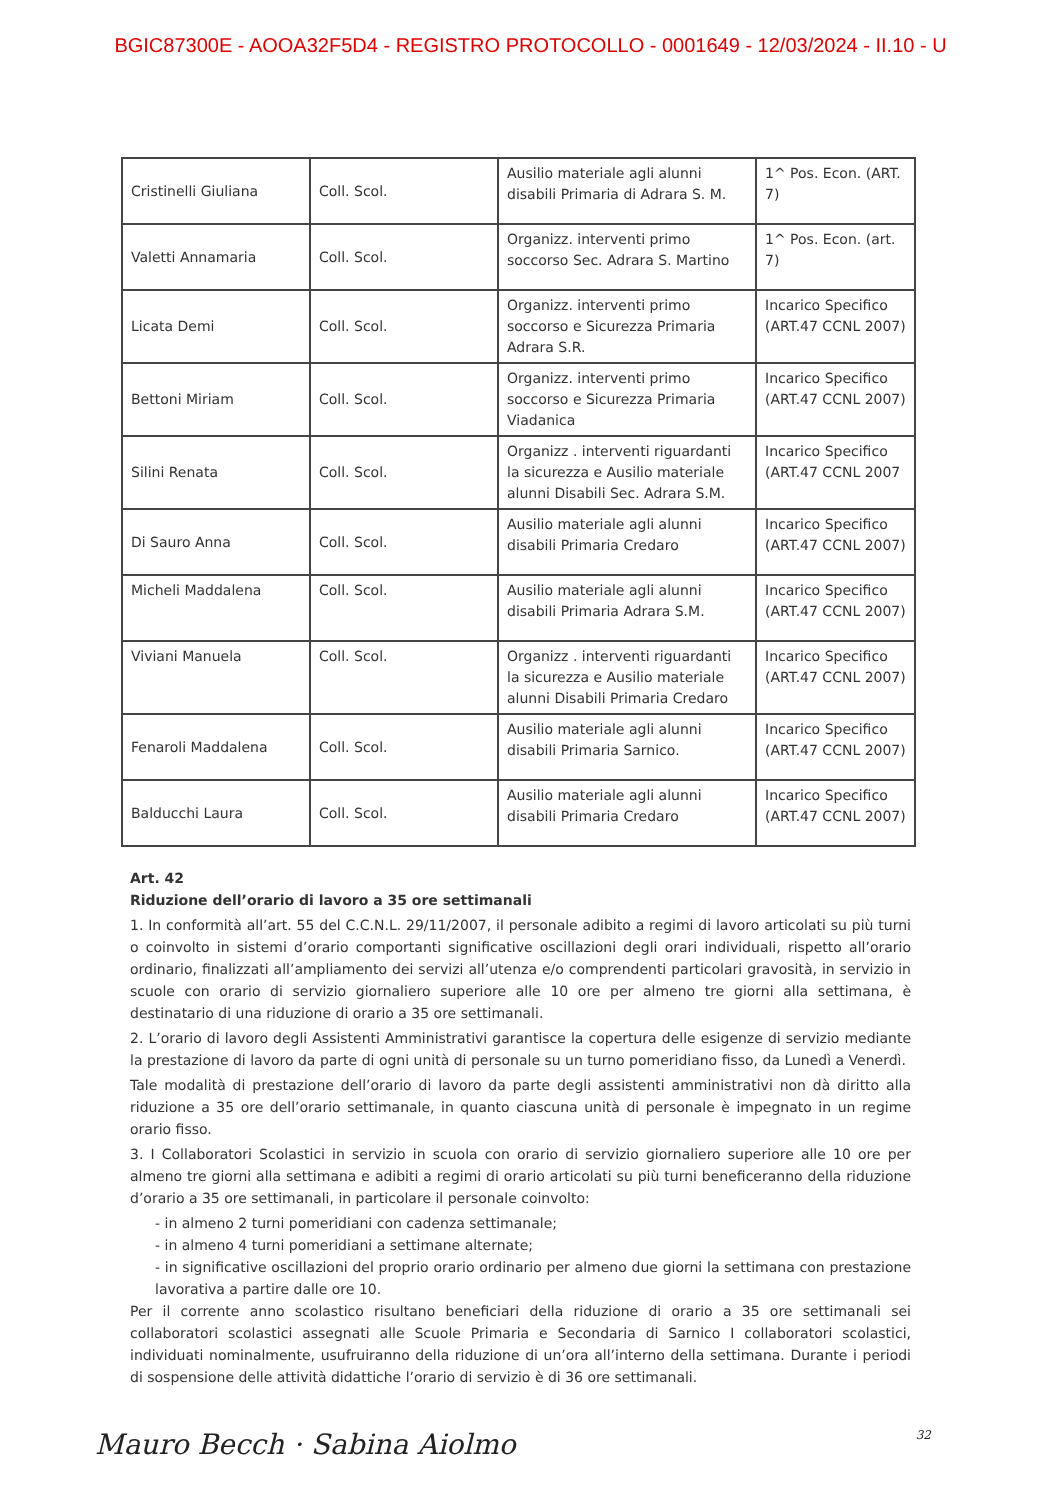BGIC87300E - AOOA32F5D4 - REGISTRO PROTOCOLLO - 0001649 - 12/03/2024 - II.10 - U
| Cristinelli Giuliana | Coll. Scol. | Ausilio materiale agli alunni disabili Primaria di Adrara S. M. | 1^ Pos. Econ. (ART. 7) |
| Valetti Annamaria | Coll. Scol. | Organizz. interventi primo soccorso Sec. Adrara S. Martino | 1^ Pos. Econ. (art. 7) |
| Licata Demi | Coll. Scol. | Organizz. interventi primo soccorso e Sicurezza Primaria Adrara S.R. | Incarico Specifico (ART.47 CCNL 2007) |
| Bettoni Miriam | Coll. Scol. | Organizz. interventi primo soccorso e Sicurezza Primaria Viadanica | Incarico Specifico (ART.47 CCNL 2007) |
| Silini Renata | Coll. Scol. | Organizz . interventi riguardanti la sicurezza e Ausilio materiale alunni Disabili Sec. Adrara S.M. | Incarico Specifico (ART.47 CCNL 2007 |
| Di Sauro Anna | Coll. Scol. | Ausilio materiale agli alunni disabili Primaria Credaro | Incarico Specifico (ART.47 CCNL 2007) |
| Micheli Maddalena | Coll. Scol. | Ausilio materiale agli alunni disabili Primaria Adrara S.M. | Incarico Specifico (ART.47 CCNL 2007) |
| Viviani Manuela | Coll. Scol. | Organizz . interventi riguardanti la sicurezza e Ausilio materiale alunni Disabili Primaria Credaro | Incarico Specifico (ART.47 CCNL 2007) |
| Fenaroli Maddalena | Coll. Scol. | Ausilio materiale agli alunni disabili Primaria Sarnico. | Incarico Specifico (ART.47 CCNL 2007) |
| Balducchi Laura | Coll. Scol. | Ausilio materiale agli alunni disabili Primaria Credaro | Incarico Specifico (ART.47 CCNL 2007) |
Art. 42
Riduzione dell’orario di lavoro a 35 ore settimanali
1. In conformità all’art. 55 del C.C.N.L. 29/11/2007, il personale adibito a regimi di lavoro articolati su più turni o coinvolto in sistemi d’orario comportanti significative oscillazioni degli orari individuali, rispetto all’orario ordinario, finalizzati all’ampliamento dei servizi all’utenza e/o comprendenti particolari gravosità, in servizio in scuole con orario di servizio giornaliero superiore alle 10 ore per almeno tre giorni alla settimana, è destinatario di una riduzione di orario a 35 ore settimanali.
2. L’orario di lavoro degli Assistenti Amministrativi garantisce la copertura delle esigenze di servizio mediante la prestazione di lavoro da parte di ogni unità di personale su un turno pomeridiano fisso, da Lunedì a Venerdì.
Tale modalità di prestazione dell’orario di lavoro da parte degli assistenti amministrativi non dà diritto alla riduzione a 35 ore dell’orario settimanale, in quanto ciascuna unità di personale è impegnato in un regime orario fisso.
3. I Collaboratori Scolastici in servizio in scuola con orario di servizio giornaliero superiore alle 10 ore per almeno tre giorni alla settimana e adibiti a regimi di orario articolati su più turni beneficeranno della riduzione d’orario a 35 ore settimanali, in particolare il personale coinvolto:
- in almeno 2 turni pomeridiani con cadenza settimanale;
- in almeno 4 turni pomeridiani a settimane alternate;
- in significative oscillazioni del proprio orario ordinario per almeno due giorni la settimana con prestazione lavorativa a partire dalle ore 10.
Per il corrente anno scolastico risultano beneficiari della riduzione di orario a 35 ore settimanali sei collaboratori scolastici assegnati alle Scuole Primaria e Secondaria di Sarnico I collaboratori scolastici, individuati nominalmente, usufruiranno della riduzione di un’ora all’interno della settimana. Durante i periodi di sospensione delle attività didattiche l’orario di servizio è di 36 ore settimanali.
Mauro Becch · Sabina Aiolmo 32